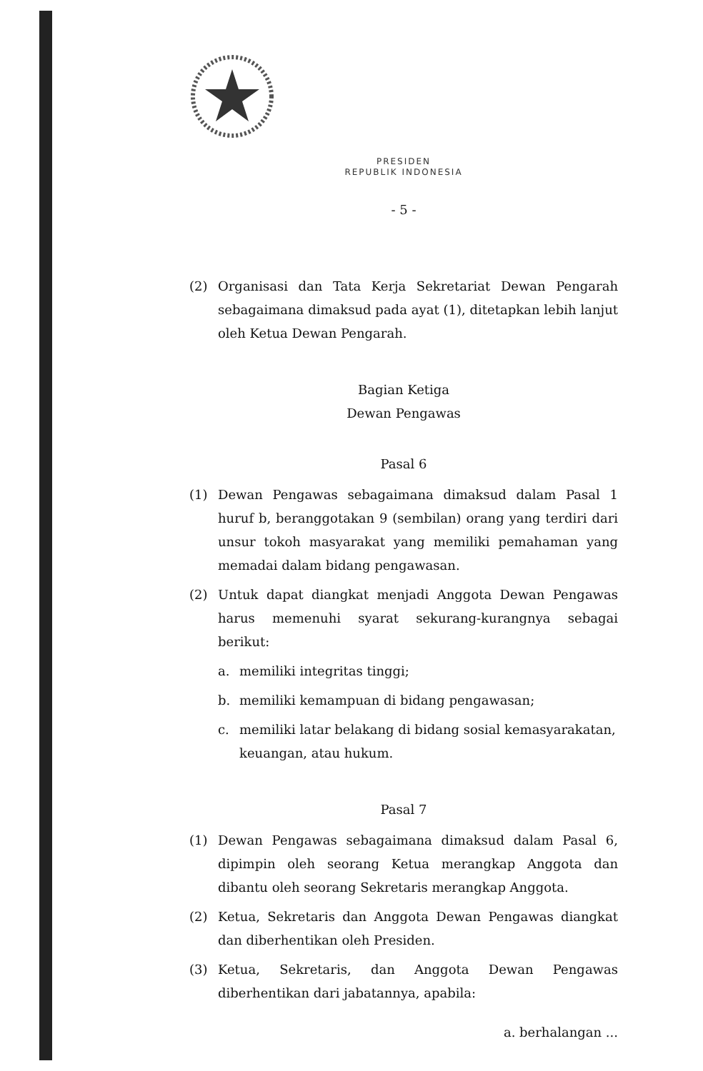PRESIDEN
REPUBLIK INDONESIA
- 5 -
(2) Organisasi dan Tata Kerja Sekretariat Dewan Pengarah sebagaimana dimaksud pada ayat (1), ditetapkan lebih lanjut oleh Ketua Dewan Pengarah.
Bagian Ketiga
Dewan Pengawas
Pasal 6
(1) Dewan Pengawas sebagaimana dimaksud dalam Pasal 1 huruf b, beranggotakan 9 (sembilan) orang yang terdiri dari unsur tokoh masyarakat yang memiliki pemahaman yang memadai dalam bidang pengawasan.
(2) Untuk dapat diangkat menjadi Anggota Dewan Pengawas harus memenuhi syarat sekurang-kurangnya sebagai berikut:
a. memiliki integritas tinggi;
b. memiliki kemampuan di bidang pengawasan;
c. memiliki latar belakang di bidang sosial kemasyarakatan, keuangan, atau hukum.
Pasal 7
(1) Dewan Pengawas sebagaimana dimaksud dalam Pasal 6, dipimpin oleh seorang Ketua merangkap Anggota dan dibantu oleh seorang Sekretaris merangkap Anggota.
(2) Ketua, Sekretaris dan Anggota Dewan Pengawas diangkat dan diberhentikan oleh Presiden.
(3) Ketua, Sekretaris, dan Anggota Dewan Pengawas diberhentikan dari jabatannya, apabila:
a. berhalangan ...